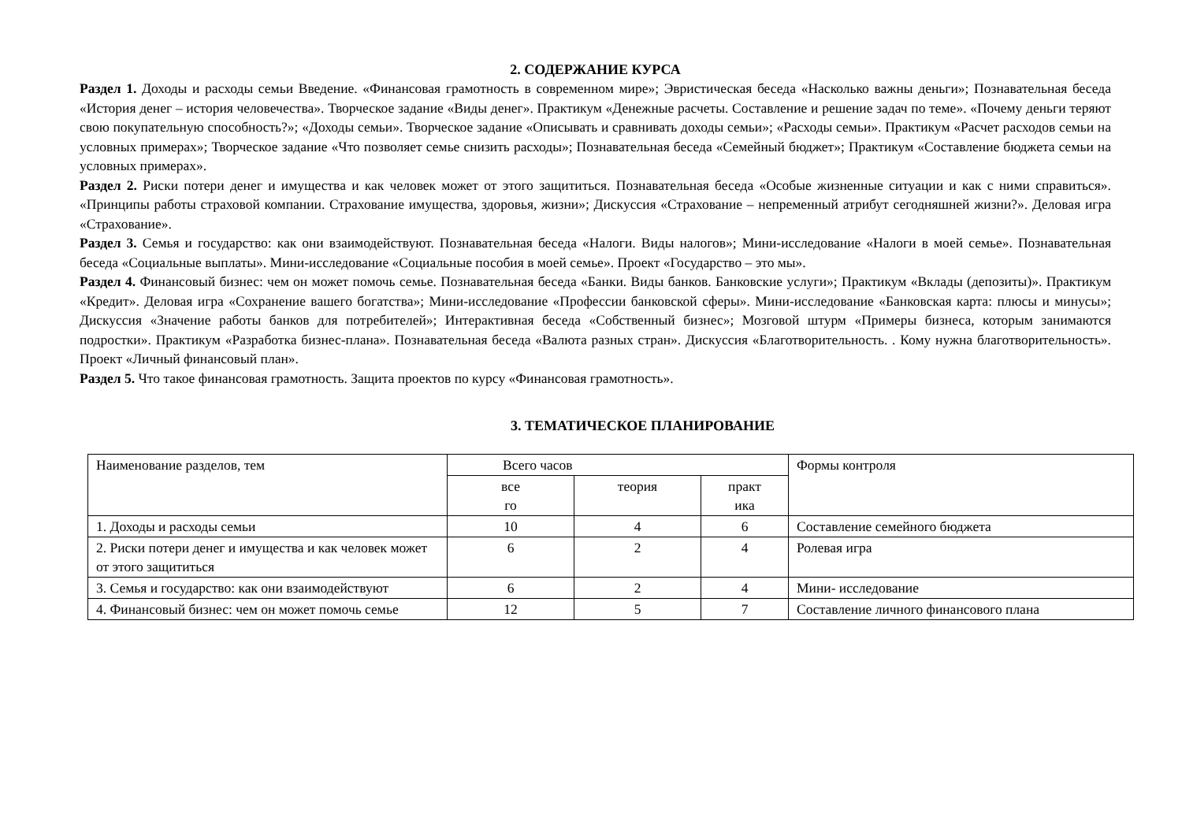2. СОДЕРЖАНИЕ КУРСА
Раздел 1. Доходы и расходы семьи Введение. «Финансовая грамотность в современном мире»; Эвристическая беседа «Насколько важны деньги»; Познавательная беседа «История денег – история человечества». Творческое задание «Виды денег». Практикум «Денежные расчеты. Составление и решение задач по теме». «Почему деньги теряют свою покупательную способность?»; «Доходы семьи». Творческое задание «Описывать и сравнивать доходы семьи»; «Расходы семьи». Практикум «Расчет расходов семьи на условных примерах»; Творческое задание «Что позволяет семье снизить расходы»; Познавательная беседа «Семейный бюджет»; Практикум «Составление бюджета семьи на условных примерах».
Раздел 2. Риски потери денег и имущества и как человек может от этого защититься. Познавательная беседа «Особые жизненные ситуации и как с ними справиться». «Принципы работы страховой компании. Страхование имущества, здоровья, жизни»; Дискуссия «Страхование – непременный атрибут сегодняшней жизни?». Деловая игра «Страхование».
Раздел 3. Семья и государство: как они взаимодействуют. Познавательная беседа «Налоги. Виды налогов»; Мини-исследование «Налоги в моей семье». Познавательная беседа «Социальные выплаты». Мини-исследование «Социальные пособия в моей семье». Проект «Государство – это мы».
Раздел 4. Финансовый бизнес: чем он может помочь семье. Познавательная беседа «Банки. Виды банков. Банковские услуги»; Практикум «Вклады (депозиты)». Практикум «Кредит». Деловая игра «Сохранение вашего богатства»; Мини-исследование «Профессии банковской сферы». Мини-исследование «Банковская карта: плюсы и минусы»; Дискуссия «Значение работы банков для потребителей»; Интерактивная беседа «Собственный бизнес»; Мозговой штурм «Примеры бизнеса, которым занимаются подростки». Практикум «Разработка бизнес-плана». Познавательная беседа «Валюта разных стран». Дискуссия «Благотворительность. . Кому нужна благотворительность». Проект «Личный финансовый план».
Раздел 5. Что такое финансовая грамотность. Защита проектов по курсу «Финансовая грамотность».
3. ТЕМАТИЧЕСКОЕ ПЛАНИРОВАНИЕ
| Наименование разделов, тем | Всего часов | | | Формы контроля |
| | все го | теория | практ ика | |
| 1. Доходы и расходы семьи | 10 | 4 | 6 | Составление семейного бюджета |
| 2. Риски потери денег и имущества и как человек может от этого защититься | 6 | 2 | 4 | Ролевая игра |
| 3. Семья и государство: как они взаимодействуют | 6 | 2 | 4 | Мини- исследование |
| 4. Финансовый бизнес: чем он может помочь семье | 12 | 5 | 7 | Составление личного финансового плана |